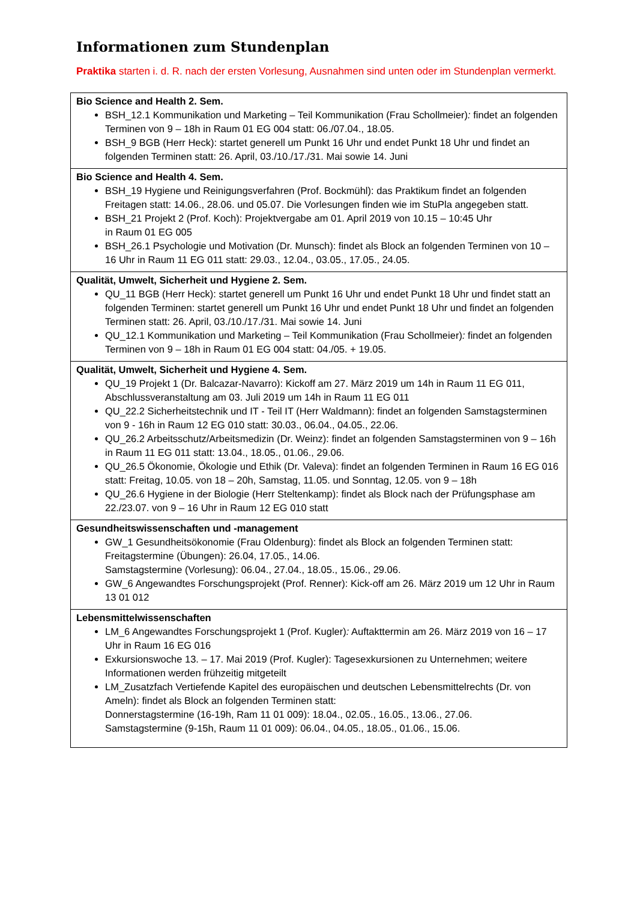Informationen zum Stundenplan
Praktika starten i. d. R. nach der ersten Vorlesung, Ausnahmen sind unten oder im Stundenplan vermerkt.
| Bio Science and Health 2. Sem. BSH_12.1 Kommunikation und Marketing – Teil Kommunikation (Frau Schollmeier) : findet an folgenden Terminen von 9 – 18h in Raum 01 EG 004 statt: 06./07.04., 18.05. BSH_9 BGB (Herr Heck): startet generell um Punkt 16 Uhr und endet Punkt 18 Uhr und findet an folgenden Terminen statt: 26. April, 03./10./17./31. Mai sowie 14. Juni |
| Bio Science and Health 4. Sem. BSH_19 Hygiene und Reinigungsverfahren (Prof. Bockmühl): das Praktikum findet an folgenden Freitagen statt: 14.06., 28.06. und 05.07. Die Vorlesungen finden wie im StuPla angegeben statt. BSH_21 Projekt 2 (Prof. Koch): Projektvergabe am 01. April 2019 von 10.15 – 10:45 Uhr in Raum 01 EG 005 BSH_26.1 Psychologie und Motivation (Dr. Munsch): findet als Block an folgenden Terminen von 10 – 16 Uhr in Raum 11 EG 011 statt: 29.03., 12.04., 03.05., 17.05., 24.05. |
| Qualität, Umwelt, Sicherheit und Hygiene 2. Sem. QU_11 BGB (Herr Heck): startet generell um Punkt 16 Uhr und endet Punkt 18 Uhr und findet statt an folgenden Terminen: startet generell um Punkt 16 Uhr und endet Punkt 18 Uhr und findet an folgenden Terminen statt: 26. April, 03./10./17./31. Mai sowie 14. Juni QU_12.1 Kommunikation und Marketing – Teil Kommunikation (Frau Schollmeier) : findet an folgenden Terminen von 9 – 18h in Raum 01 EG 004 statt: 04./05. + 19.05. |
| Qualität, Umwelt, Sicherheit und Hygiene 4. Sem. QU_19 Projekt 1 (Dr. Balcazar-Navarro): Kickoff am 27. März 2019 um 14h in Raum 11 EG 011, Abschlussveranstaltung am 03. Juli 2019 um 14h in Raum 11 EG 011 QU_22.2 Sicherheitstechnik und IT - Teil IT (Herr Waldmann): findet an folgenden Samstagsterminen von 9 - 16h in Raum 12 EG 010 statt: 30.03., 06.04., 04.05., 22.06. QU_26.2 Arbeitsschutz/Arbeitsmedizin (Dr. Weinz): findet an folgenden Samstagsterminen von 9 – 16h in Raum 11 EG 011 statt: 13.04., 18.05., 01.06., 29.06. QU_26.5 Ökonomie, Ökologie und Ethik (Dr. Valeva): findet an folgenden Terminen in Raum 16 EG 016 statt: Freitag, 10.05. von 18 – 20h, Samstag, 11.05. und Sonntag, 12.05. von 9 – 18h QU_26.6 Hygiene in der Biologie (Herr Steltenkamp): findet als Block nach der Prüfungsphase am 22./23.07. von 9 – 16 Uhr in Raum 12 EG 010 statt |
| Gesundheitswissenschaften und -management GW_1 Gesundheitsökonomie (Frau Oldenburg): findet als Block an folgenden Terminen statt: Freitagstermine (Übungen): 26.04, 17.05., 14.06. Samstagstermine (Vorlesung): 06.04., 27.04., 18.05., 15.06., 29.06. GW_6 Angewandtes Forschungsprojekt (Prof. Renner): Kick-off am 26. März 2019 um 12 Uhr in Raum 13 01 012 |
| Lebensmittelwissenschaften LM_6 Angewandtes Forschungsprojekt 1 (Prof. Kugler) : Auftakttermin am 26. März 2019 von 16 – 17 Uhr in Raum 16 EG 016 Exkursionswoche 13. – 17. Mai 2019 (Prof. Kugler): Tagesexkursionen zu Unternehmen; weitere Informationen werden frühzeitig mitgeteilt LM_Zusatzfach Vertiefende Kapitel des europäischen und deutschen Lebensmittelrechts (Dr. von Ameln): findet als Block an folgenden Terminen statt: Donnerstagstermine (16-19h, Ram 11 01 009): 18.04., 02.05., 16.05., 13.06., 27.06. Samstagstermine (9-15h, Raum 11 01 009): 06.04., 04.05., 18.05., 01.06., 15.06. |